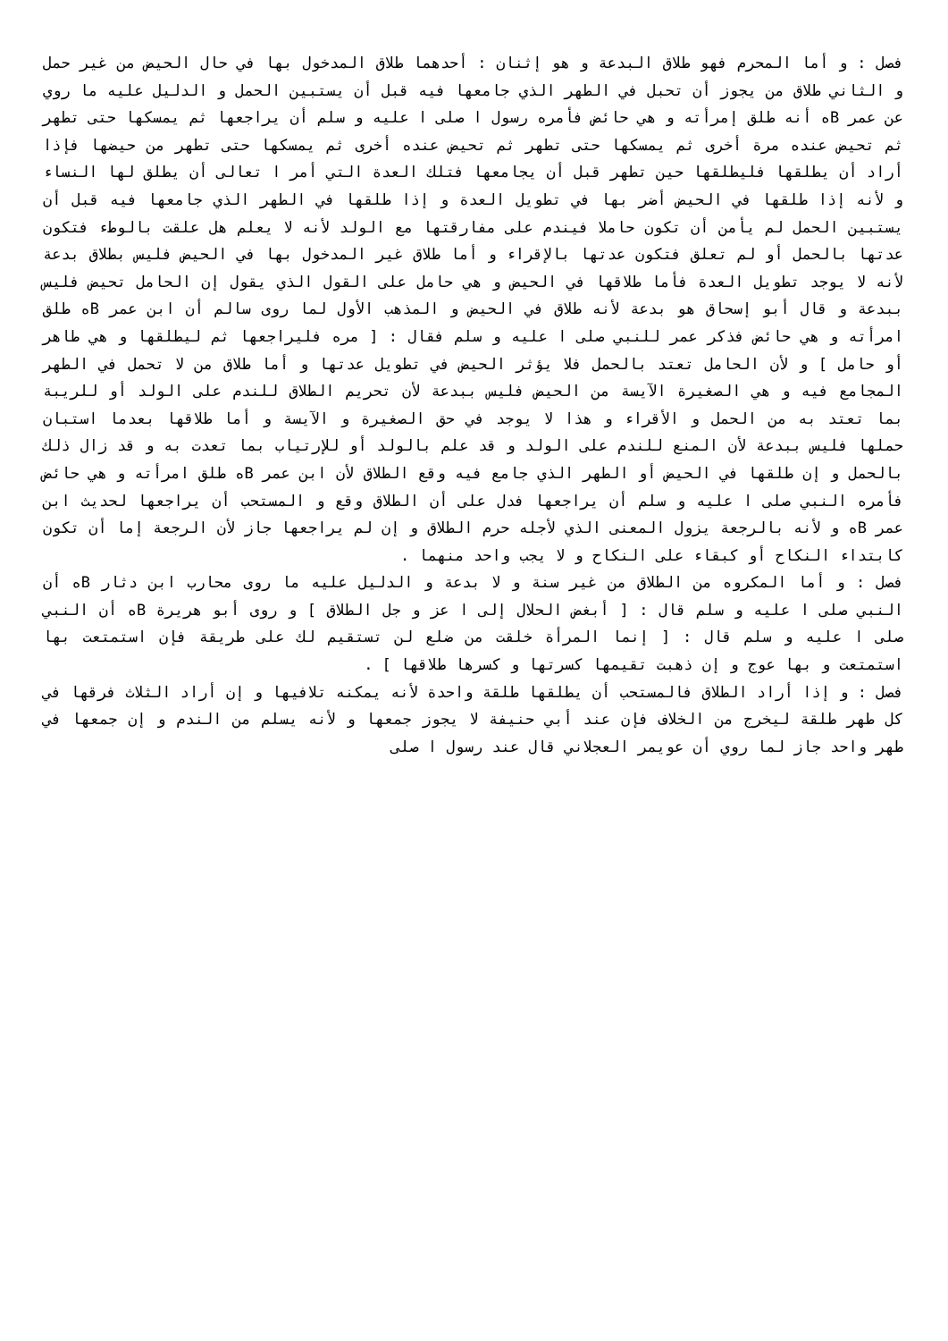فصل : و أما المحرم فهو طلاق البدعة و هو إثنان : أحدهما طلاق المدخول بها في حال الحيض من غير حمل و الثاني طلاق من يجوز أن تحبل في الطهر الذي جامعها فيه قبل أن يستبين الحمل و الدليل عليه ما روي عن عمر Bه أنه طلق إمرأته و هي حائض فأمره رسول ا صلى ا عليه و سلم أن يراجعها ثم يمسكها حتى تطهر ثم تحيض عنده مرة أخرى ثم يمسكها حتى تطهر ثم تحيض عنده أخرى ثم يمسكها حتى تطهر من حيضها فإذا أراد أن يطلقها فليطلقها حين تطهر قبل أن يجامعها فتلك العدة التي أمر ا تعالى أن يطلق لها النساء و لأنه إذا طلقها في الحيض أضر بها في تطويل العدة و إذا طلقها في الطهر الذي جامعها فيه قبل أن يستبين الحمل لم يأمن أن تكون حاملا فيندم على مفارقتها مع الولد لأنه لا يعلم هل علقت بالوطء فتكون عدتها بالحمل أو لم تعلق فتكون عدتها بالإقراء و أما طلاق غير المدخول بها في الحيض فليس بطلاق بدعة لأنه لا يوجد تطويل العدة فأما طلاقها في الحيض و هي حامل على القول الذي يقول إن الحامل تحيض فليس ببدعة و قال أبو إسحاق هو بدعة لأنه طلاق في الحيض و المذهب الأول لما روى سالم أن ابن عمر Bه طلق امرأته و هي حائض فذكر عمر للنبي صلى ا عليه و سلم فقال : [ مره فليراجعها ثم ليطلقها و هي طاهر أو حامل ] و لأن الحامل تعتد بالحمل فلا يؤثر الحيض في تطويل عدتها و أما طلاق من لا تحمل في الطهر المجامع فيه و هي الصغيرة الآيسة من الحيض فليس ببدعة لأن تحريم الطلاق للندم على الولد أو للريبة بما تعتد به من الحمل و الأقراء و هذا لا يوجد في حق الصغيرة و الآيسة و أما طلاقها بعدما استبان حملها فليس ببدعة لأن المنع للندم على الولد و قد علم بالولد أو للإرتياب بما تعدت به و قد زال ذلك بالحمل و إن طلقها في الحيض أو الطهر الذي جامع فيه وقع الطلاق لأن ابن عمر Bه طلق امرأته و هي حائض فأمره النبي صلى ا عليه و سلم أن يراجعها فدل على أن الطلاق وقع و المستحب أن يراجعها لحديث ابن عمر Bه و لأنه بالرجعة يزول المعنى الذي لأجله حرم الطلاق و إن لم يراجعها جاز لأن الرجعة إما أن تكون كابتداء النكاح أو كبقاء على النكاح و لا يجب واحد منهما .
فصل : و أما المكروه من الطلاق من غير سنة و لا بدعة و الدليل عليه ما روى محارب ابن دثار Bه أن النبي صلى ا عليه و سلم قال : [ أبغض الحلال إلى ا عز و جل الطلاق ] و روى أبو هريرة Bه أن النبي صلى ا عليه و سلم قال : [ إنما المرأة خلقت من ضلع لن تستقيم لك على طريقة فإن استمتعت بها استمتعت و بها عوج و إن ذهبت تقيمها كسرتها و كسرها طلاقها ] .
فصل : و إذا أراد الطلاق فالمستحب أن يطلقها طلقة واحدة لأنه يمكنه تلافيها و إن أراد الثلاث فرقها في كل طهر طلقة ليخرج من الخلاف فإن عند أبي حنيفة لا يجوز جمعها و لأنه يسلم من الندم و إن جمعها في طهر واحد جاز لما روي أن عويمر العجلاني قال عند رسول ا صلى